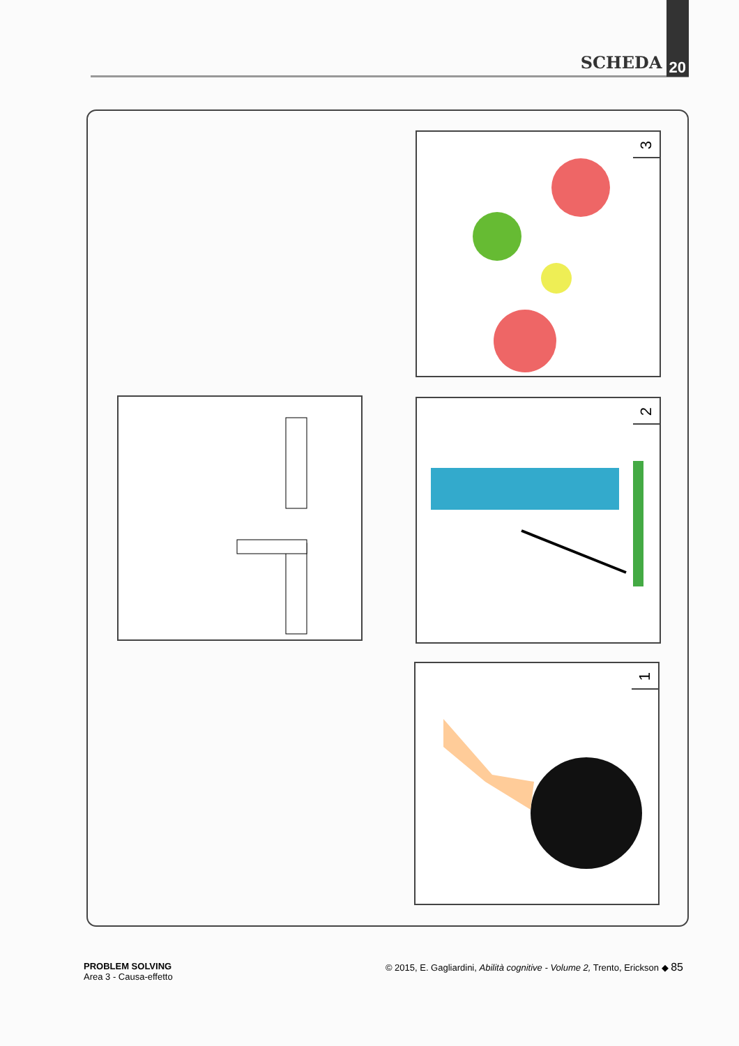SCHEDA 20
3
2
1
PROBLEM SOLVING
Area 3 - Causa-effetto
© 2015, E. Gagliardini, Abilità cognitive - Volume 2, Trento, Erickson ◆ 85